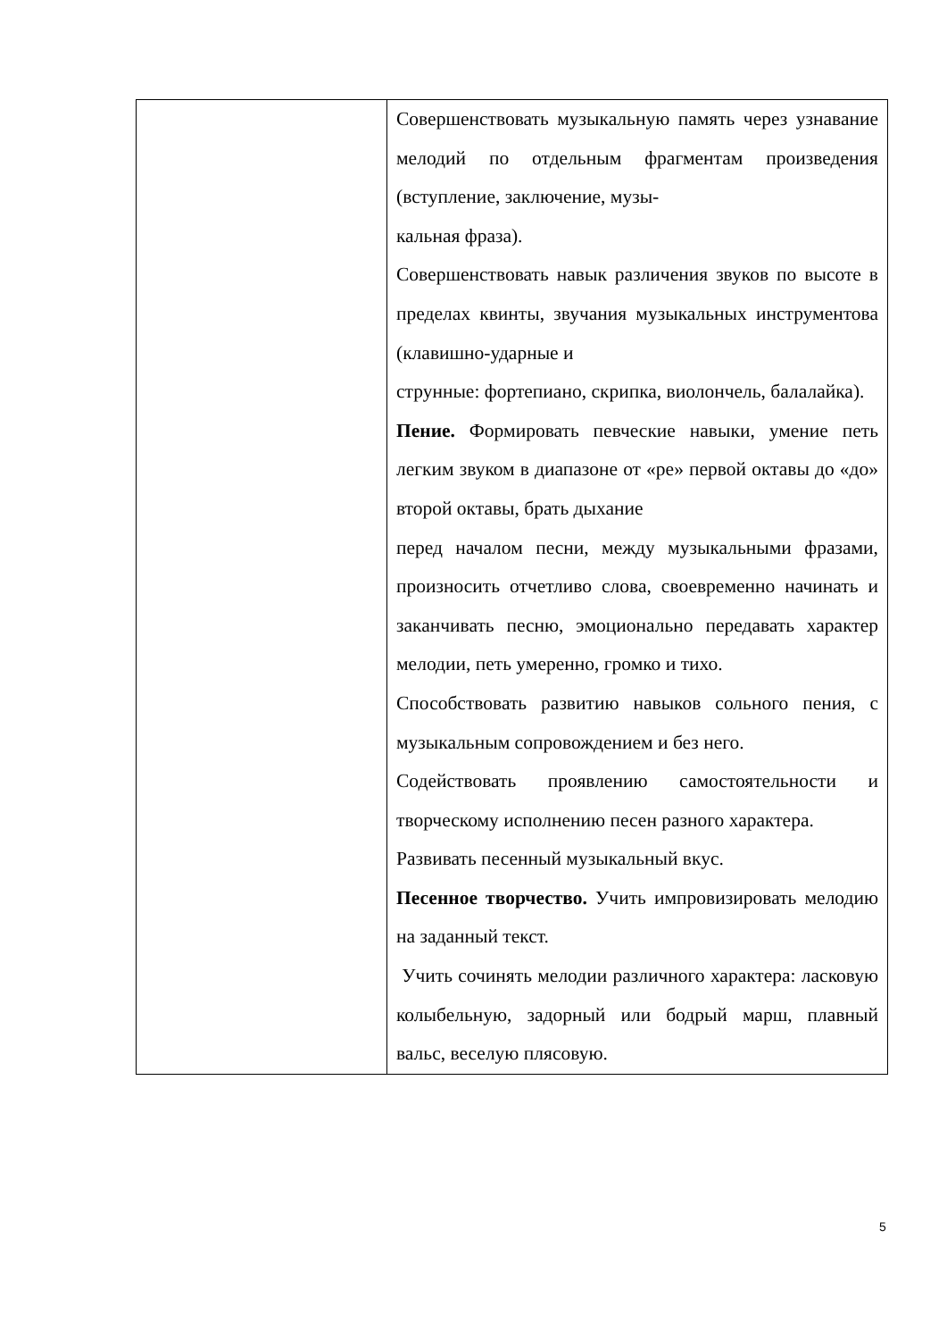| | Совершенствовать музыкальную память через узнавание мелодий по отдельным фрагментам произведения (вступление, заключение, музы- кальная фраза). Совершенствовать навык различения звуков по высоте в пределах квинты, звучания музыкальных инструментова (клавишно-ударные и струнные: фортепиано, скрипка, виолончель, балалайка). Пение. Формировать певческие навыки, умение петь легким звуком в диапазоне от «ре» первой октавы до «до» второй октавы, брать дыхание перед началом песни, между музыкальными фразами, произносить отчетливо слова, своевременно начинать и заканчивать песню, эмоционально передавать характер мелодии, петь умеренно, громко и тихо. Способствовать развитию навыков сольного пения, с музыкальным сопровождением и без него. Содействовать проявлению самостоятельности и творческому исполнению песен разного характера. Развивать песенный музыкальный вкус. Песенное творчество. Учить импровизировать мелодию на заданный текст. Учить сочинять мелодии различного характера: ласковую колыбельную, задорный или бодрый марш, плавный вальс, веселую плясовую. |
5